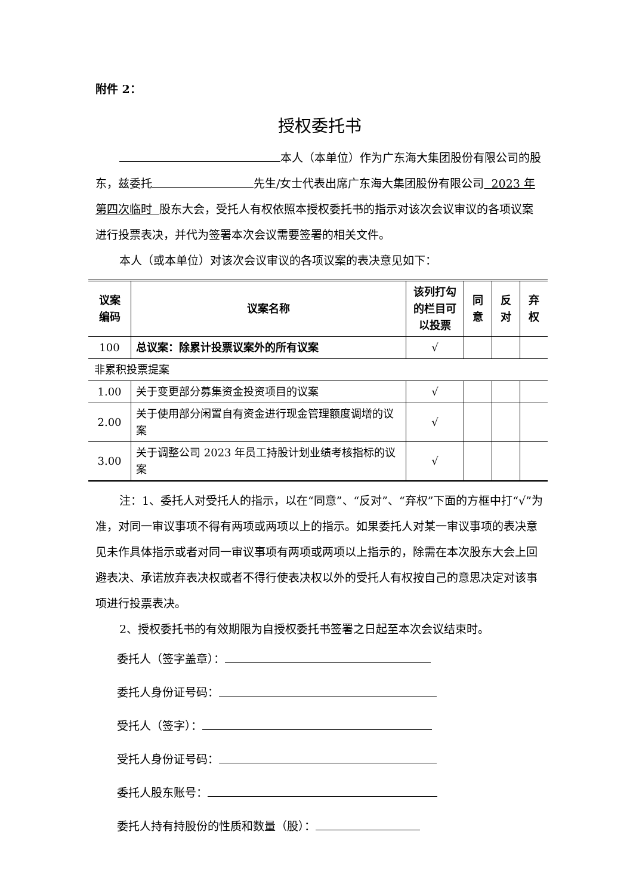附件 2：
授权委托书
本人（本单位）作为广东海大集团股份有限公司的股东，兹委托 先生/女士代表出席广东海大集团股份有限公司 2023 年第四次临时 股东大会，受托人有权依照本授权委托书的指示对该次会议审议的各项议案进行投票表决，并代为签署本次会议需要签署的相关文件。
本人（或本单位）对该次会议审议的各项议案的表决意见如下：
| 议案 编码 | 议案名称 | 该列打勾 的栏目可 以投票 | 同 意 | 反 对 | 弃 权 |
| --- | --- | --- | --- | --- | --- |
| 100 | 总议案：除累计投票议案外的所有议案 | √ | | | |
| 非累积投票提案 | | | | | |
| 1.00 | 关于变更部分募集资金投资项目的议案 | √ | | | |
| 2.00 | 关于使用部分闲置自有资金进行现金管理额度调增的议案 | √ | | | |
| 3.00 | 关于调整公司 2023 年员工持股计划业绩考核指标的议案 | √ | | | |
注：1、委托人对受托人的指示，以在“同意”、“反对”、“弃权”下面的方框中打“√”为准，对同一审议事项不得有两项或两项以上的指示。如果委托人对某一审议事项的表决意见未作具体指示或者对同一审议事项有两项或两项以上指示的，除需在本次股东大会上回避表决、承诺放弃表决权或者不得行使表决权以外的受托人有权按自己的意思决定对该事项进行投票表决。
2、授权委托书的有效期限为自授权委托书签署之日起至本次会议结束时。
委托人（签字盖章）：
委托人身份证号码：
受托人（签字）：
受托人身份证号码：
委托人股东账号：
委托人持有持股份的性质和数量（股）：